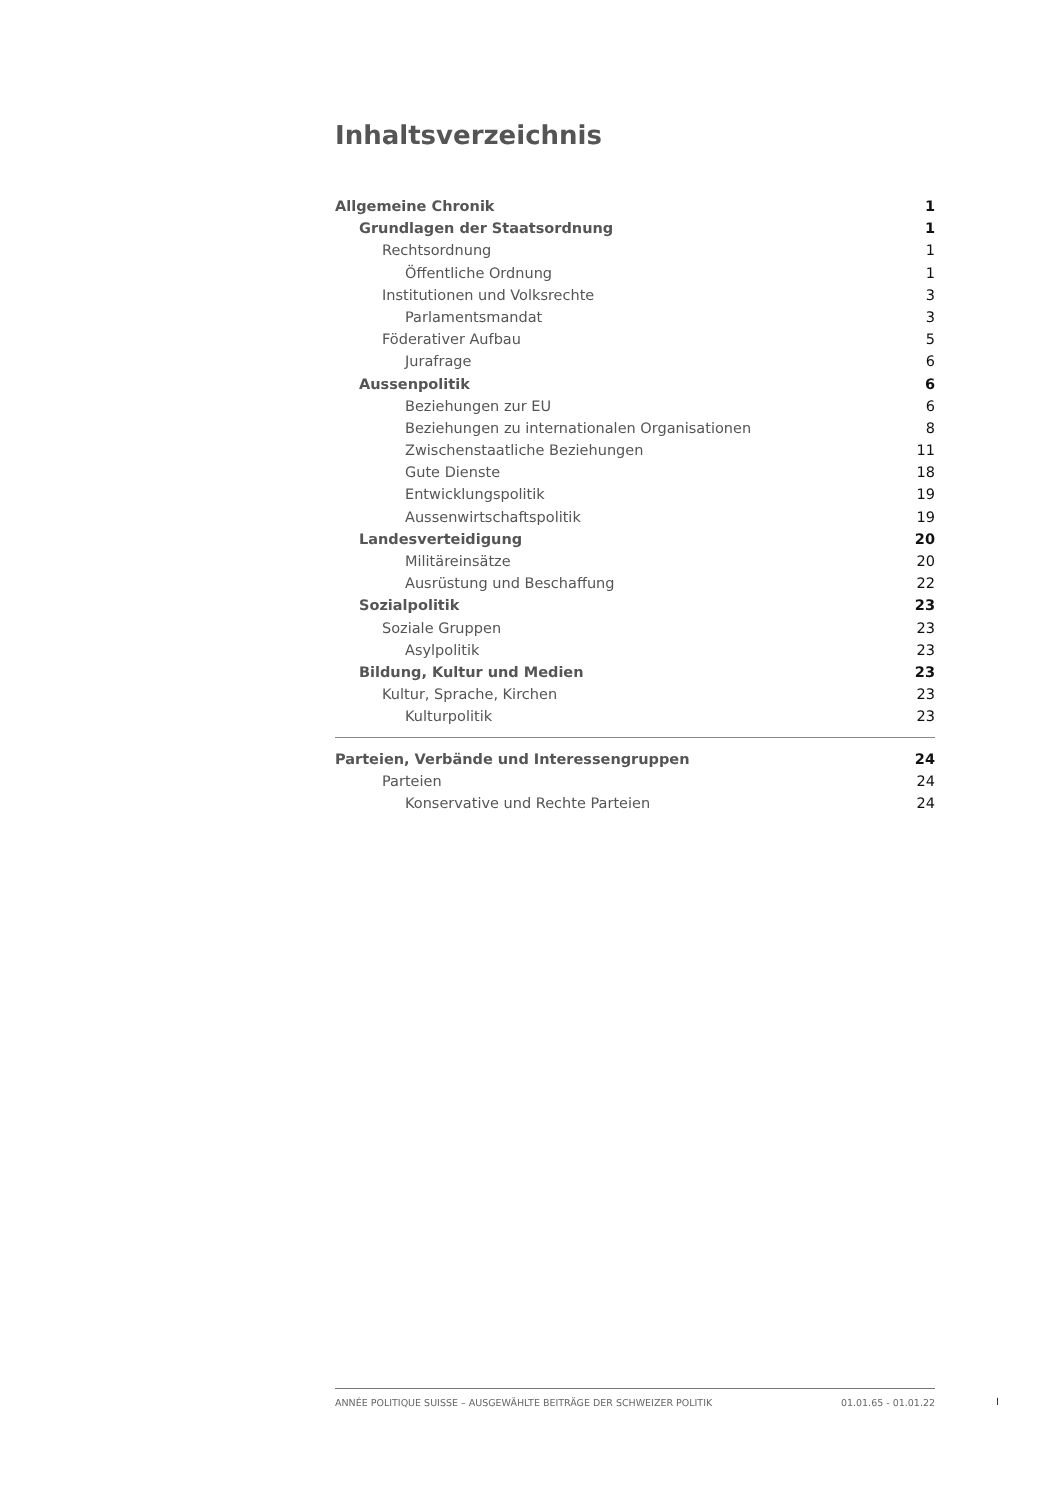Inhaltsverzeichnis
Allgemeine Chronik 1
Grundlagen der Staatsordnung 1
Rechtsordnung 1
Öffentliche Ordnung 1
Institutionen und Volksrechte 3
Parlamentsmandat 3
Föderativer Aufbau 5
Jurafrage 6
Aussenpolitik 6
Beziehungen zur EU 6
Beziehungen zu internationalen Organisationen 8
Zwischenstaatliche Beziehungen 11
Gute Dienste 18
Entwicklungspolitik 19
Aussenwirtschaftspolitik 19
Landesverteidigung 20
Militäreinsätze 20
Ausrüstung und Beschaffung 22
Sozialpolitik 23
Soziale Gruppen 23
Asylpolitik 23
Bildung, Kultur und Medien 23
Kultur, Sprache, Kirchen 23
Kulturpolitik 23
Parteien, Verbände und Interessengruppen 24
Parteien 24
Konservative und Rechte Parteien 24
ANNÉE POLITIQUE SUISSE – AUSGEWÄHLTE BEITRÄGE DER SCHWEIZER POLITIK 01.01.65 - 01.01.22
I